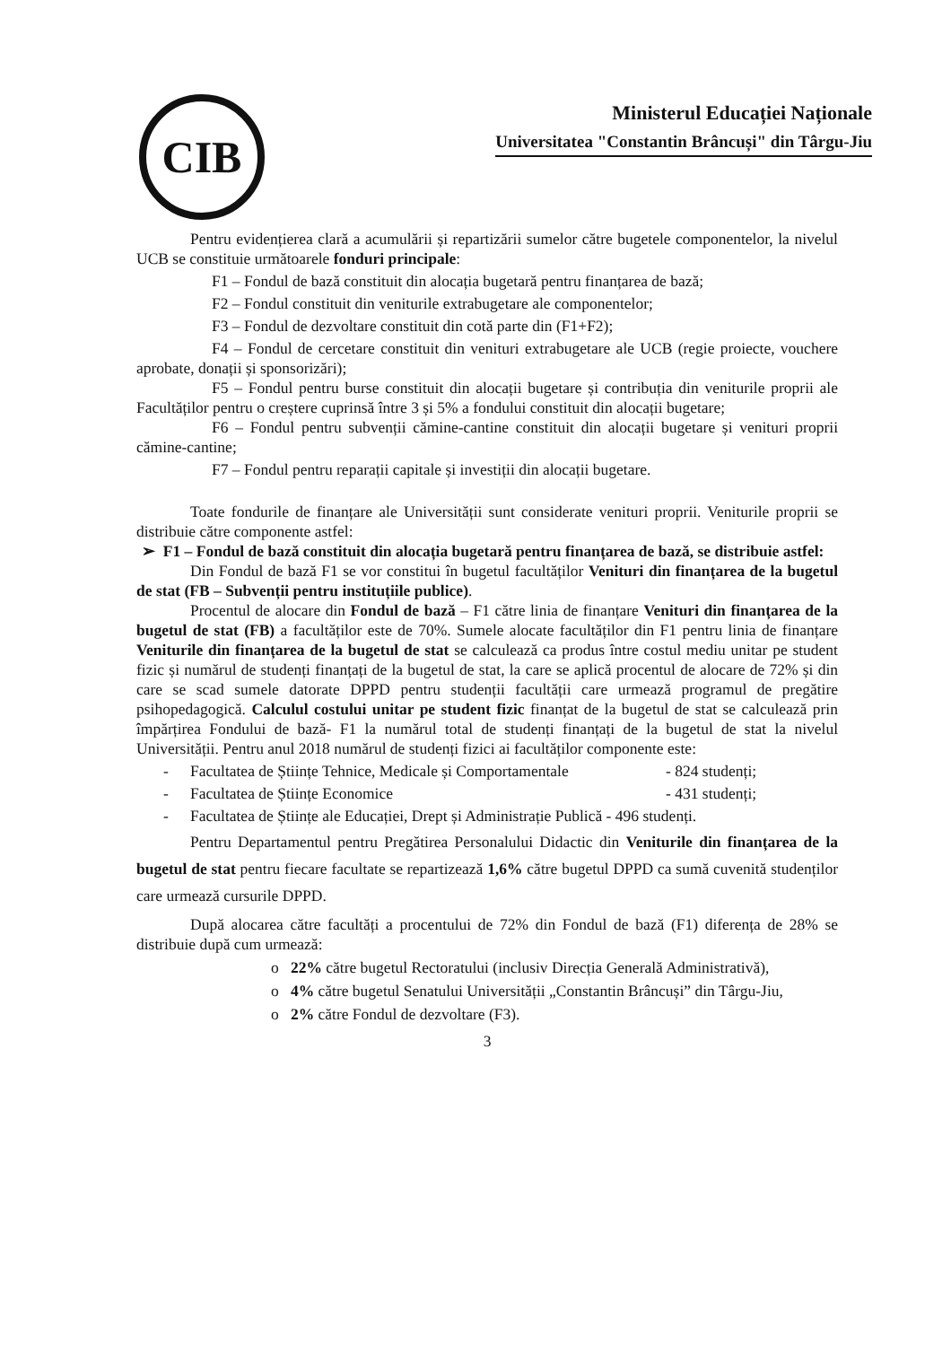CIB
Ministerul Educației Naționale
Universitatea "Constantin Brâncuși" din Târgu-Jiu
Pentru evidențierea clară a acumulării și repartizării sumelor către bugetele componentelor, la nivelul UCB se constituie următoarele fonduri principale:
F1 – Fondul de bază constituit din alocația bugetară pentru finanțarea de bază;
F2 – Fondul constituit din veniturile extrabugetare ale componentelor;
F3 – Fondul de dezvoltare constituit din cotă parte din (F1+F2);
F4 – Fondul de cercetare constituit din venituri extrabugetare ale UCB (regie proiecte, vouchere aprobate, donații și sponsorizări);
F5 – Fondul pentru burse constituit din alocații bugetare și contribuția din veniturile proprii ale Facultăților pentru o creștere cuprinsă între 3 și 5% a fondului constituit din alocații bugetare;
F6 – Fondul pentru subvenții cămine-cantine constituit din alocații bugetare și venituri proprii cămine-cantine;
F7 – Fondul pentru reparații capitale și investiții din alocații bugetare.
Toate fondurile de finanțare ale Universității sunt considerate venituri proprii. Veniturile proprii se distribuie către componente astfel:
➢ F1 – Fondul de bază constituit din alocația bugetară pentru finanțarea de bază, se distribuie astfel:
Din Fondul de bază F1 se vor constitui în bugetul facultăților Venituri din finanțarea de la bugetul de stat (FB – Subvenții pentru instituțiile publice).
Procentul de alocare din Fondul de bază – F1 către linia de finanțare Venituri din finanțarea de la bugetul de stat (FB) a facultăților este de 70%. Sumele alocate facultăților din F1 pentru linia de finanțare Veniturile din finanțarea de la bugetul de stat se calculează ca produs între costul mediu unitar pe student fizic și numărul de studenți finanțați de la bugetul de stat, la care se aplică procentul de alocare de 72% și din care se scad sumele datorate DPPD pentru studenții facultății care urmează programul de pregătire psihopedagogică. Calculul costului unitar pe student fizic finanțat de la bugetul de stat se calculează prin împărțirea Fondului de bază- F1 la numărul total de studenți finanțați de la bugetul de stat la nivelul Universității. Pentru anul 2018 numărul de studenți fizici ai facultăților componente este:
- Facultatea de Științe Tehnice, Medicale și Comportamentale - 824 studenți;
- Facultatea de Științe Economice - 431 studenți;
- Facultatea de Științe ale Educației, Drept și Administrație Publică - 496 studenți.
Pentru Departamentul pentru Pregătirea Personalului Didactic din Veniturile din finanțarea de la bugetul de stat pentru fiecare facultate se repartizează 1,6% către bugetul DPPD ca sumă cuvenită studenților care urmează cursurile DPPD.
După alocarea către facultăți a procentului de 72% din Fondul de bază (F1) diferența de 28% se distribuie după cum urmează:
o 22% către bugetul Rectoratului (inclusiv Direcția Generală Administrativă),
o 4% către bugetul Senatului Universității „Constantin Brâncuși” din Târgu-Jiu,
o 2% către Fondul de dezvoltare (F3).
3